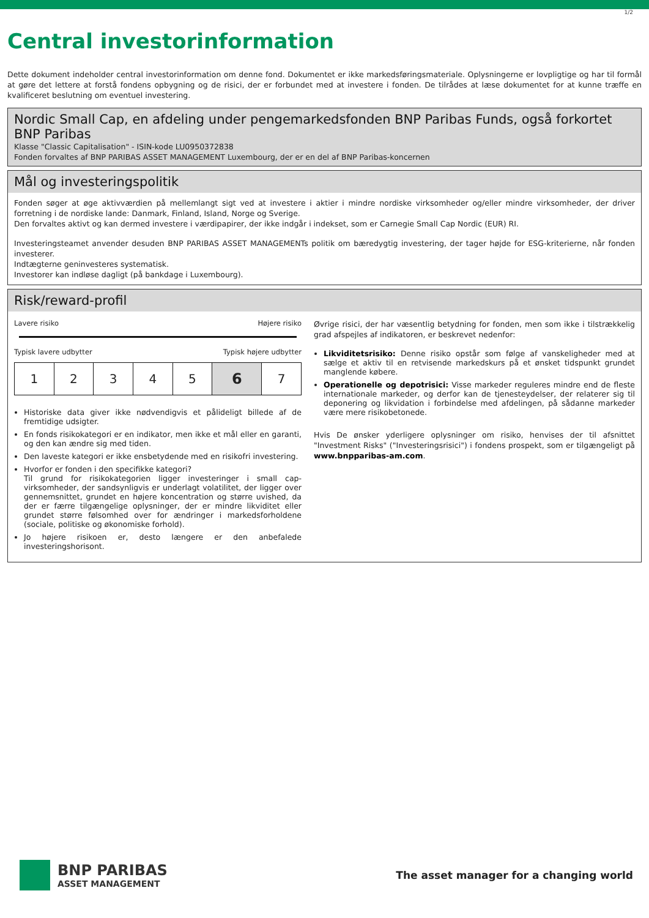1/2
Central investorinformation
Dette dokument indeholder central investorinformation om denne fond. Dokumentet er ikke markedsføringsmateriale. Oplysningerne er lovpligtige og har til formål at gøre det lettere at forstå fondens opbygning og de risici, der er forbundet med at investere i fonden. De tilrådes at læse dokumentet for at kunne træffe en kvalificeret beslutning om eventuel investering.
Nordic Small Cap, en afdeling under pengemarkedsfonden BNP Paribas Funds, også forkortet BNP Paribas
Klasse "Classic Capitalisation" - ISIN-kode LU0950372838
Fonden forvaltes af BNP PARIBAS ASSET MANAGEMENT Luxembourg, der er en del af BNP Paribas-koncernen
Mål og investeringspolitik
Fonden søger at øge aktivværdien på mellemlangt sigt ved at investere i aktier i mindre nordiske virksomheder og/eller mindre virksomheder, der driver forretning i de nordiske lande: Danmark, Finland, Island, Norge og Sverige.
Den forvaltes aktivt og kan dermed investere i værdipapirer, der ikke indgår i indekset, som er Carnegie Small Cap Nordic (EUR) RI.
Investeringsteamet anvender desuden BNP PARIBAS ASSET MANAGEMENTs politik om bæredygtig investering, der tager højde for ESG-kriterierne, når fonden investerer.
Indtægterne geninvesteres systematisk.
Investorer kan indløse dagligt (på bankdage i Luxembourg).
Risk/reward-profil
Lavere risiko Højere risiko
Typisk lavere udbytter Typisk højere udbytter
| 1 | 2 | 3 | 4 | 5 | 6 | 7 |
Historiske data giver ikke nødvendigvis et pålideligt billede af de fremtidige udsigter.
En fonds risikokategori er en indikator, men ikke et mål eller en garanti, og den kan ændre sig med tiden.
Den laveste kategori er ikke ensbetydende med en risikofri investering.
Hvorfor er fonden i den specifikke kategori?
Til grund for risikokategorien ligger investeringer i small cap-virksomheder, der sandsynligvis er underlagt volatilitet, der ligger over gennemsnittet, grundet en højere koncentration og større uvished, da der er færre tilgængelige oplysninger, der er mindre likviditet eller grundet større følsomhed over for ændringer i markedsforholdene (sociale, politiske og økonomiske forhold).
Jo højere risikoen er, desto længere er den anbefalede investeringshorisont.
Øvrige risici, der har væsentlig betydning for fonden, men som ikke i tilstrækkelig grad afspejles af indikatoren, er beskrevet nedenfor:
Likviditetsrisiko: Denne risiko opstår som følge af vanskeligheder med at sælge et aktiv til en retvisende markedskurs på et ønsket tidspunkt grundet manglende købere.
Operationelle og depotrisici: Visse markeder reguleres mindre end de fleste internationale markeder, og derfor kan de tjenesteydelser, der relaterer sig til deponering og likvidation i forbindelse med afdelingen, på sådanne markeder være mere risikobetonede.
Hvis De ønsker yderligere oplysninger om risiko, henvises der til afsnittet "Investment Risks" ("Investeringsrisici") i fondens prospekt, som er tilgængeligt på www.bnpparibas-am.com.
BNP PARIBAS
ASSET MANAGEMENT
The asset manager for a changing world